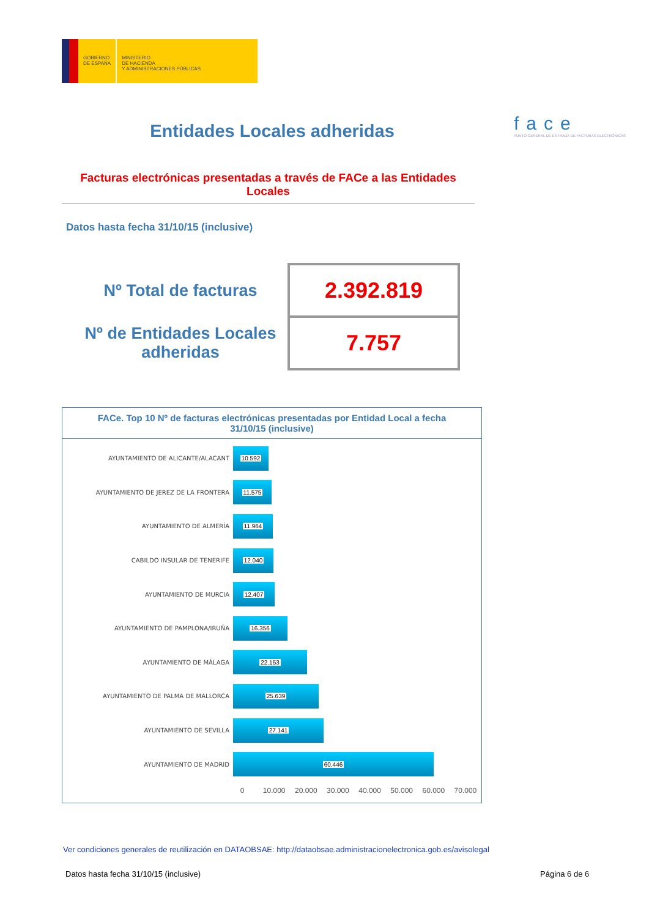GOBIERNO
DE ESPAÑA
MINISTERIO
DE HACIENDA
Y ADMINISTRACIONES PÚBLICAS
Entidades Locales adheridas
face
PUNTO GENERAL DE ENTRADA DE FACTURAS ELECTRÓNICAS
Facturas electrónicas presentadas a través de FACe a las Entidades Locales
Datos hasta fecha 31/10/15 (inclusive)
| Nº Total de facturas | 2.392.819 |
| Nº de Entidades Locales adheridas | 7.757 |
FACe. Top 10 Nº de facturas electrónicas presentadas por Entidad Local a fecha 31/10/15 (inclusive)
AYUNTAMIENTO DE ALICANTE/ALACANT
10.592
AYUNTAMIENTO DE JEREZ DE LA FRONTERA
11.575
AYUNTAMIENTO DE ALMERÍA
11.964
CABILDO INSULAR DE TENERIFE
12.040
AYUNTAMIENTO DE MURCIA
12.407
AYUNTAMIENTO DE PAMPLONA/IRUÑA
16.356
AYUNTAMIENTO DE MÁLAGA
22.153
AYUNTAMIENTO DE PALMA DE MALLORCA
25.639
AYUNTAMIENTO DE SEVILLA
27.141
AYUNTAMIENTO DE MADRID
60.446
0 10.000 20.000 30.000 40.000 50.000 60.000 70.000
Ver condiciones generales de reutilización en DATAOBSAE: http://dataobsae.administracionelectronica.gob.es/avisolegal
Datos hasta fecha 31/10/15 (inclusive)
Página 6 de 6